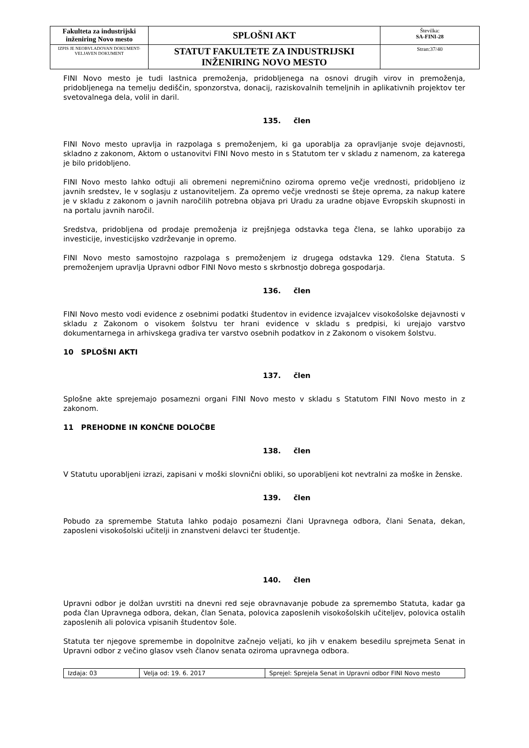| Fakulteta za industrijski inženiring Novo mesto | SPLOŠNI AKT | Številka: SA-FINI-28 |
| IZPIS JE NEOBVLADOVAN DOKUMENT-VELJAVEN DOKUMENT | STATUT FAKULTETE ZA INDUSTRIJSKI INŽENIRING NOVO MESTO | Stran:37/40 |
FINI Novo mesto je tudi lastnica premoženja, pridobljenega na osnovi drugih virov in premoženja, pridobljenega na temelju dediščin, sponzorstva, donacij, raziskovalnih temeljnih in aplikativnih projektov ter svetovalnega dela, volil in daril.
135. člen
FINI Novo mesto upravlja in razpolaga s premoženjem, ki ga uporablja za opravljanje svoje dejavnosti, skladno z zakonom, Aktom o ustanovitvi FINI Novo mesto in s Statutom ter v skladu z namenom, za katerega je bilo pridobljeno.
FINI Novo mesto lahko odtuji ali obremeni nepremičnino oziroma opremo večje vrednosti, pridobljeno iz javnih sredstev, le v soglasju z ustanoviteljem. Za opremo večje vrednosti se šteje oprema, za nakup katere je v skladu z zakonom o javnih naročilih potrebna objava pri Uradu za uradne objave Evropskih skupnosti in na portalu javnih naročil.
Sredstva, pridobljena od prodaje premoženja iz prejšnjega odstavka tega člena, se lahko uporabijo za investicije, investicijsko vzdrževanje in opremo.
FINI Novo mesto samostojno razpolaga s premoženjem iz drugega odstavka 129. člena Statuta. S premoženjem upravlja Upravni odbor FINI Novo mesto s skrbnostjo dobrega gospodarja.
136. člen
FINI Novo mesto vodi evidence z osebnimi podatki študentov in evidence izvajalcev visokošolske dejavnosti v skladu z Zakonom o visokem šolstvu ter hrani evidence v skladu s predpisi, ki urejajo varstvo dokumentarnega in arhivskega gradiva ter varstvo osebnih podatkov in z Zakonom o visokem šolstvu.
10 SPLOŠNI AKTI
137. člen
Splošne akte sprejemajo posamezni organi FINI Novo mesto v skladu s Statutom FINI Novo mesto in z zakonom.
11 PREHODNE IN KONČNE DOLOČBE
138. člen
V Statutu uporabljeni izrazi, zapisani v moški slovnični obliki, so uporabljeni kot nevtralni za moške in ženske.
139. člen
Pobudo za spremembe Statuta lahko podajo posamezni člani Upravnega odbora, člani Senata, dekan, zaposleni visokošolski učitelji in znanstveni delavci ter študentje.
140. člen
Upravni odbor je dolžan uvrstiti na dnevni red seje obravnavanje pobude za spremembo Statuta, kadar ga poda član Upravnega odbora, dekan, član Senata, polovica zaposlenih visokošolskih učiteljev, polovica ostalih zaposlenih ali polovica vpisanih študentov šole.
Statuta ter njegove spremembe in dopolnitve začnejo veljati, ko jih v enakem besedilu sprejmeta Senat in Upravni odbor z večino glasov vseh članov senata oziroma upravnega odbora.
| Izdaja: 03 | Velja od: 19. 6. 2017 | Sprejel: Sprejela Senat in Upravni odbor FINI Novo mesto |